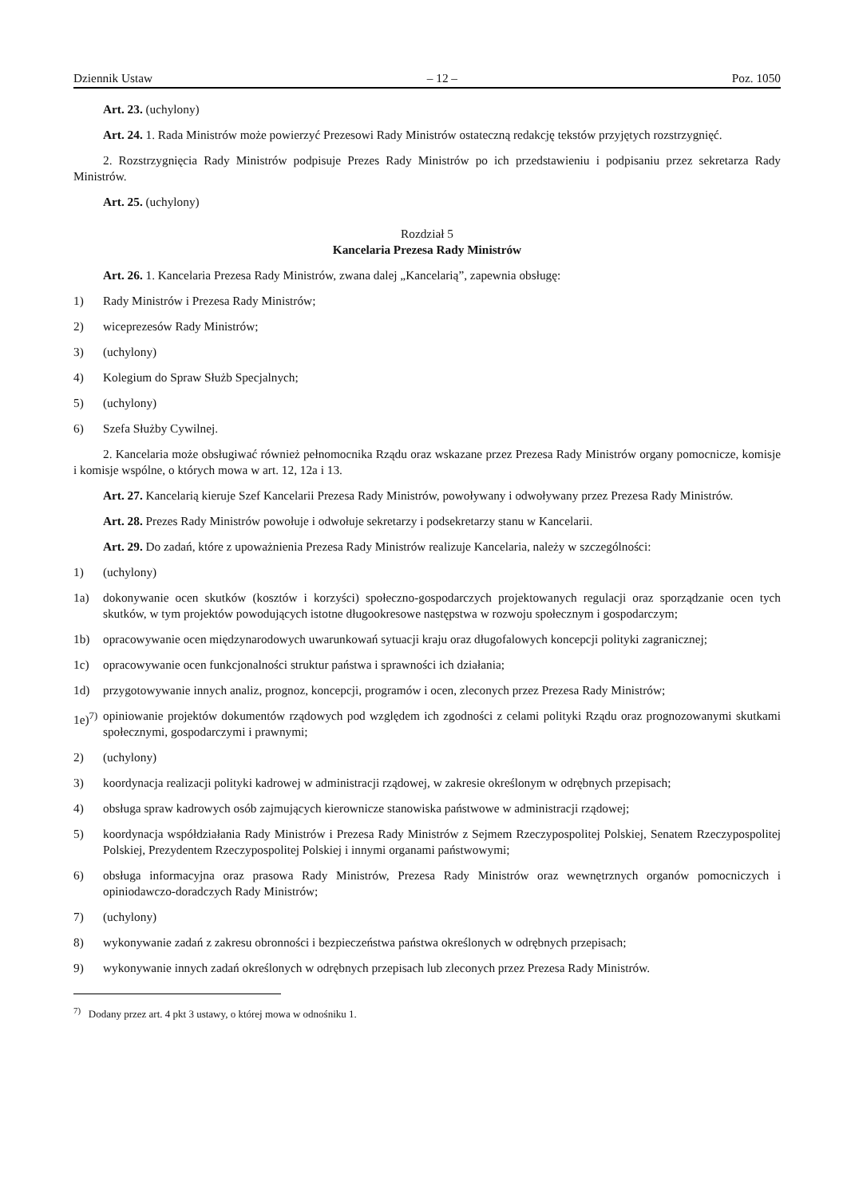Dziennik Ustaw – 12 – Poz. 1050
Art. 23. (uchylony)
Art. 24. 1. Rada Ministrów może powierzyć Prezesowi Rady Ministrów ostateczną redakcję tekstów przyjętych roz­strzygnięć.
2. Rozstrzygnięcia Rady Ministrów podpisuje Prezes Rady Ministrów po ich przedstawieniu i podpisaniu przez sekretarza Rady Ministrów.
Art. 25. (uchylony)
Rozdział 5
Kancelaria Prezesa Rady Ministrów
Art. 26. 1. Kancelaria Prezesa Rady Ministrów, zwana dalej „Kancelarią”, zapewnia obsługę:
1) Rady Ministrów i Prezesa Rady Ministrów;
2) wiceprezesów Rady Ministrów;
3) (uchylony)
4) Kolegium do Spraw Służb Specjalnych;
5) (uchylony)
6) Szefa Służby Cywilnej.
2. Kancelaria może obsługiwać również pełnomocnika Rządu oraz wskazane przez Prezesa Rady Ministrów organy pomocnicze, komisje i komisje wspólne, o których mowa w art. 12, 12a i 13.
Art. 27. Kancelarią kieruje Szef Kancelarii Prezesa Rady Ministrów, powoływany i odwoływany przez Prezesa Rady Ministrów.
Art. 28. Prezes Rady Ministrów powołuje i odwołuje sekretarzy i podsekretarzy stanu w Kancelarii.
Art. 29. Do zadań, które z upoważnienia Prezesa Rady Ministrów realizuje Kancelaria, należy w szczególności:
1) (uchylony)
1a) dokonywanie ocen skutków (kosztów i korzyści) społeczno-gospodarczych projektowanych regulacji oraz sporządzanie ocen tych skutków, w tym projektów powodujących istotne długookresowe następstwa w rozwoju społecznym i gospo­darczym;
1b) opracowywanie ocen międzynarodowych uwarunkowań sytuacji kraju oraz długofalowych koncepcji polityki zagra­nicznej;
1c) opracowywanie ocen funkcjonalności struktur państwa i sprawności ich działania;
1d) przygotowywanie innych analiz, prognoz, koncepcji, programów i ocen, zleconych przez Prezesa Rady Ministrów;
1e)<sup>7)</sup> opiniowanie projektów dokumentów rządowych pod względem ich zgodności z celami polityki Rządu oraz prognozo­wanymi skutkami społecznymi, gospodarczymi i prawnymi;
2) (uchylony)
3) koordynacja realizacji polityki kadrowej w administracji rządowej, w zakresie określonym w odrębnych przepisach;
4) obsługa spraw kadrowych osób zajmujących kierownicze stanowiska państwowe w administracji rządowej;
5) koordynacja współdziałania Rady Ministrów i Prezesa Rady Ministrów z Sejmem Rzeczypospolitej Polskiej, Senatem Rzeczypospolitej Polskiej, Prezydentem Rzeczypospolitej Polskiej i innymi organami państwowymi;
6) obsługa informacyjna oraz prasowa Rady Ministrów, Prezesa Rady Ministrów oraz wewnętrznych organów pomocni­czych i opiniodawczo-doradczych Rady Ministrów;
7) (uchylony)
8) wykonywanie zadań z zakresu obronności i bezpieczeństwa państwa określonych w odrębnych przepisach;
9) wykonywanie innych zadań określonych w odrębnych przepisach lub zleconych przez Prezesa Rady Ministrów.
<sup>7)</sup> Dodany przez art. 4 pkt 3 ustawy, o której mowa w odnośniku 1.